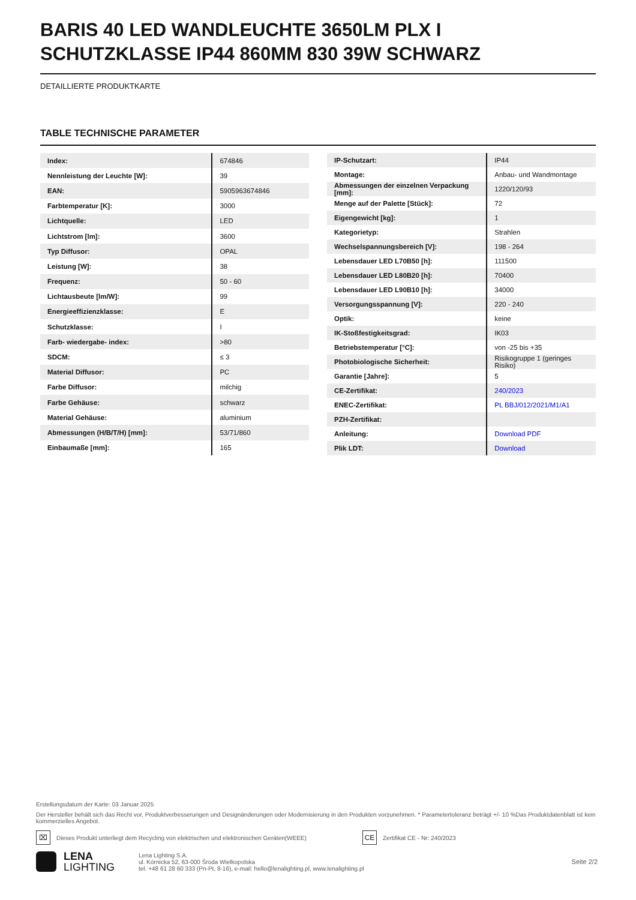BARIS 40 LED WANDLEUCHTE 3650LM PLX I SCHUTZKLASSE IP44 860MM 830 39W SCHWARZ
DETAILLIERTE PRODUKTKARTE
TABLE TECHNISCHE PARAMETER
| Index: | 674846 |
| Nennleistung der Leuchte [W]: | 39 |
| EAN: | 5905963674846 |
| Farbtemperatur [K]: | 3000 |
| Lichtquelle: | LED |
| Lichtstrom [lm]: | 3600 |
| Typ Diffusor: | OPAL |
| Leistung [W]: | 38 |
| Frequenz: | 50 - 60 |
| Lichtausbeute [lm/W]: | 99 |
| Energieeffizienzklasse: | E |
| Schutzklasse: | I |
| Farb- wiedergabe- index: | >80 |
| SDCM: | ≤ 3 |
| Material Diffusor: | PC |
| Farbe Diffusor: | milchig |
| Farbe Gehäuse: | schwarz |
| Material Gehäuse: | aluminium |
| Abmessungen (H/B/T/H) [mm]: | 53/71/860 |
| Einbaumaße [mm]: | 165 |
| IP-Schutzart: | IP44 |
| Montage: | Anbau- und Wandmontage |
| Abmessungen der einzelnen Verpackung [mm]: | 1220/120/93 |
| Menge auf der Palette [Stück]: | 72 |
| Eigengewicht [kg]: | 1 |
| Kategorietyp: | Strahlen |
| Wechselspannungsbereich [V]: | 198 - 264 |
| Lebensdauer LED L70B50 [h]: | 111500 |
| Lebensdauer LED L80B20 [h]: | 70400 |
| Lebensdauer LED L90B10 [h]: | 34000 |
| Versorgungsspannung [V]: | 220 - 240 |
| Optik: | keine |
| IK-Stoßfestigkeitsgrad: | IK03 |
| Betriebstemperatur [°C]: | von -25 bis +35 |
| Photobiologische Sicherheit: | Risikogruppe 1 (geringes Risiko) |
| Garantie [Jahre]: | 5 |
| CE-Zertifikat: | 240/2023 |
| ENEC-Zertifikat: | PL BBJ/012/2021/M1/A1 |
| PZH-Zertifikat: | |
| Anleitung: | Download PDF |
| Plik LDT: | Download |
Erstellungsdatum der Karte: 03 Januar 2025
Der Hersteller behält sich das Recht vor, Produktverbesserungen und Designänderungen oder Modernisierung in den Produkten vorzunehmen. * Parametertoleranz beträgt +/- 10 %Das Produktdatenblatt ist kein kommerzielles Angebot.
⌧ Dieses Produkt unterliegt dem Recycling von elektrischen und elektronischen Geräten(WEEE) CE Zertifikat CE - Nr: 240/2023
LENA
LIGHTING
Lena Lighting S.A.
ul. Kórnicka 52, 63-000 Środa Wielkopolska
tel. +48 61 28 60 333 (Pn-Pt, 8-16), e-mail: hello@lenalighting.pl, www.lenalighting.pl
Seite 2/2